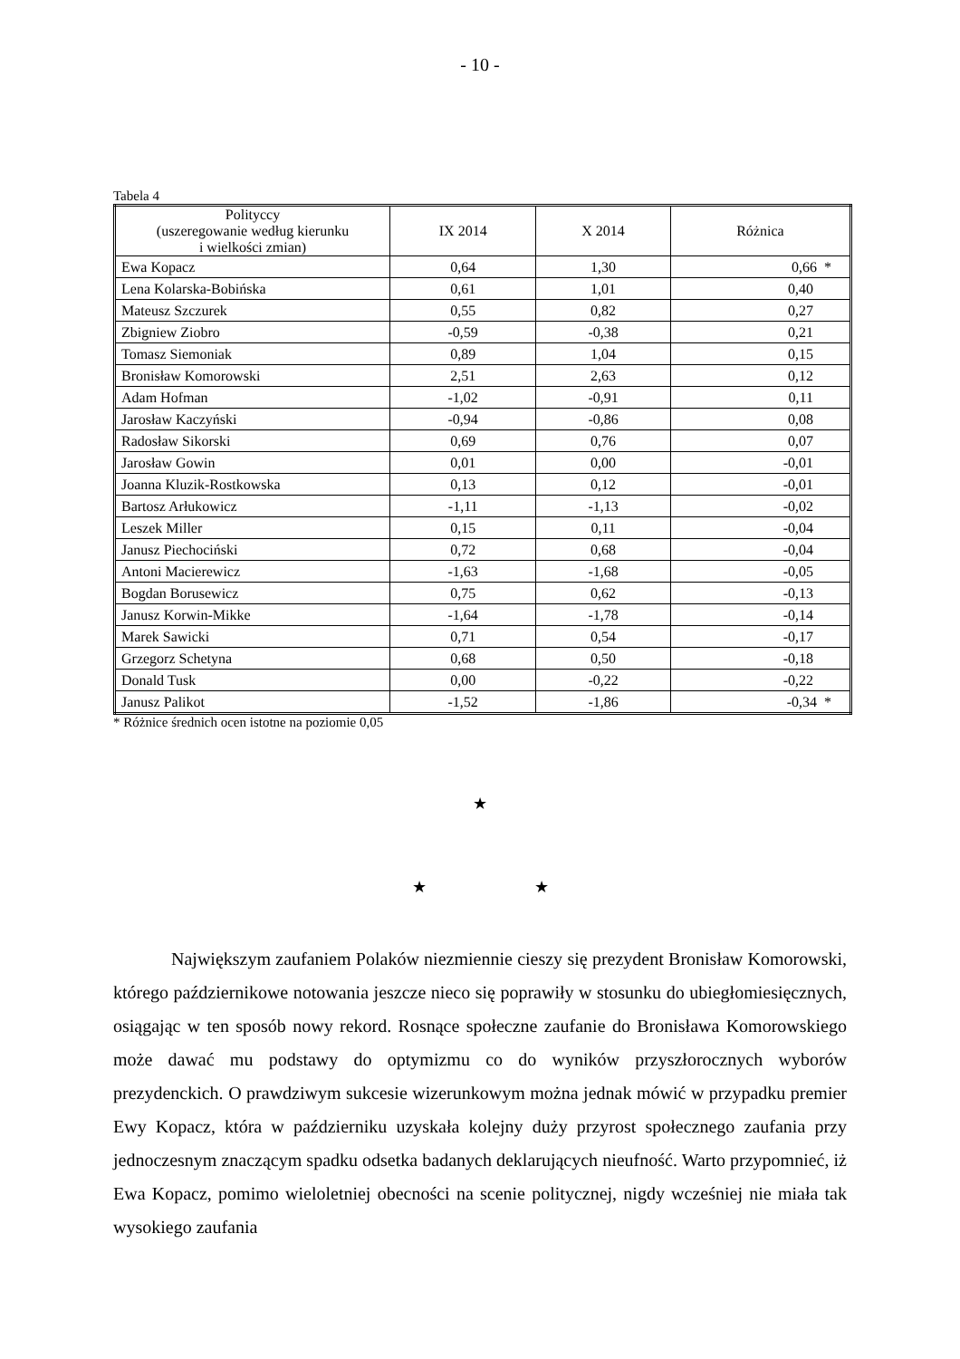- 10 -
Tabela 4
| Polityccy (uszeregowanie według kierunku i wielkości zmian) | IX 2014 | X 2014 | Różnica |
| --- | --- | --- | --- |
| Ewa Kopacz | 0,64 | 1,30 | 0,66 * |
| Lena Kolarska-Bobińska | 0,61 | 1,01 | 0,40 |
| Mateusz Szczurek | 0,55 | 0,82 | 0,27 |
| Zbigniew Ziobro | -0,59 | -0,38 | 0,21 |
| Tomasz Siemoniak | 0,89 | 1,04 | 0,15 |
| Bronisław Komorowski | 2,51 | 2,63 | 0,12 |
| Adam Hofman | -1,02 | -0,91 | 0,11 |
| Jarosław Kaczyński | -0,94 | -0,86 | 0,08 |
| Radosław Sikorski | 0,69 | 0,76 | 0,07 |
| Jarosław Gowin | 0,01 | 0,00 | -0,01 |
| Joanna Kluzik-Rostkowska | 0,13 | 0,12 | -0,01 |
| Bartosz Arłukowicz | -1,11 | -1,13 | -0,02 |
| Leszek Miller | 0,15 | 0,11 | -0,04 |
| Janusz Piechociński | 0,72 | 0,68 | -0,04 |
| Antoni Macierewicz | -1,63 | -1,68 | -0,05 |
| Bogdan Borusewicz | 0,75 | 0,62 | -0,13 |
| Janusz Korwin-Mikke | -1,64 | -1,78 | -0,14 |
| Marek Sawicki | 0,71 | 0,54 | -0,17 |
| Grzegorz Schetyna | 0,68 | 0,50 | -0,18 |
| Donald Tusk | 0,00 | -0,22 | -0,22 |
| Janusz Palikot | -1,52 | -1,86 | -0,34 * |
* Różnice średnich ocen istotne na poziomie 0,05
★
★ ★
Największym zaufaniem Polaków niezmiennie cieszy się prezydent Bronisław Komorowski, którego październikowe notowania jeszcze nieco się poprawiły w stosunku do ubiegłomiesięcznych, osiągając w ten sposób nowy rekord. Rosnące społeczne zaufanie do Bronisława Komorowskiego może dawać mu podstawy do optymizmu co do wyników przyszłorocznych wyborów prezydenckich. O prawdziwym sukcesie wizerunkowym można jednak mówić w przypadku premier Ewy Kopacz, która w październiku uzyskała kolejny duży przyrost społecznego zaufania przy jednoczesnym znaczącym spadku odsetka badanych deklarujących nieufność. Warto przypomnieć, iż Ewa Kopacz, pomimo wieloletniej obecności na scenie politycznej, nigdy wcześniej nie miała tak wysokiego zaufania